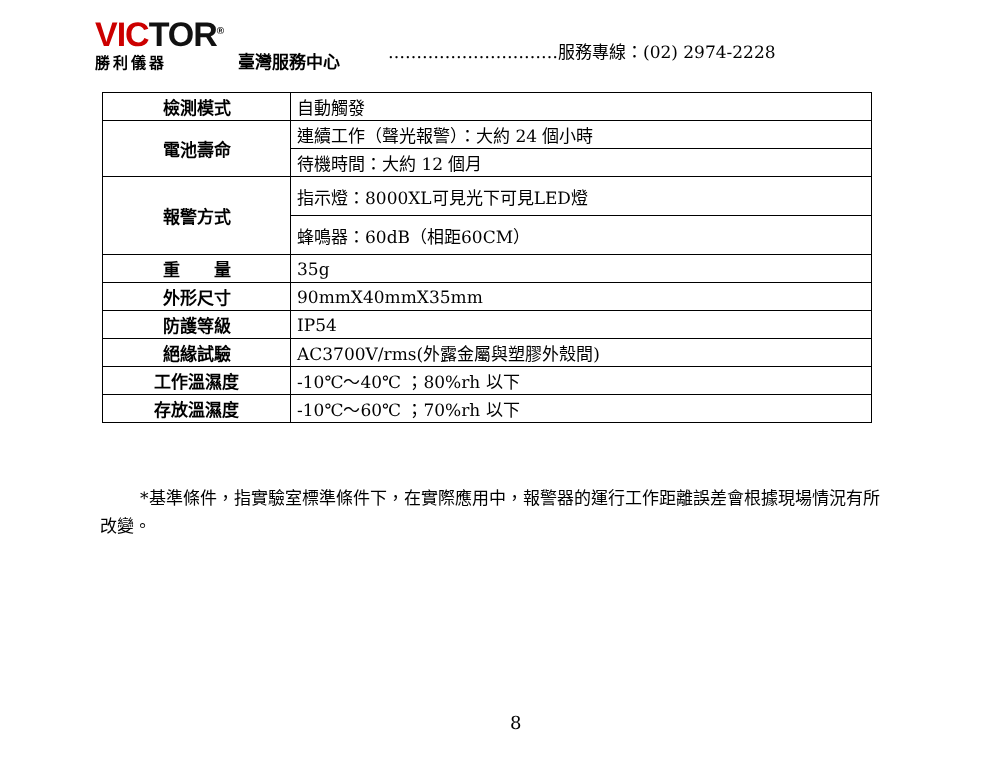VICTOR<sup>®</sup>
勝利儀器
臺灣服務中心
…………………………服務專線：(02) 2974-2228
| 檢測模式 | 自動觸發 |
| 電池壽命 | 連續工作（聲光報警）：大約 24 個小時 |
| | 待機時間：大約 12 個月 |
| 報警方式 | 指示燈：8000XL可見光下可見LED燈 |
| | 蜂鳴器：60dB（相距60CM） |
| 重 量 | 35g |
| 外形尺寸 | 90mmX40mmX35mm |
| 防護等級 | IP54 |
| 絕緣試驗 | AC3700V/rms(外露金屬與塑膠外殼間) |
| 工作溫濕度 | -10℃～40℃ ；80%rh 以下 |
| 存放溫濕度 | -10℃～60℃ ；70%rh 以下 |
*基準條件，指實驗室標準條件下，在實際應用中，報警器的運行工作距離誤差會根據現場情況有所改變。
8